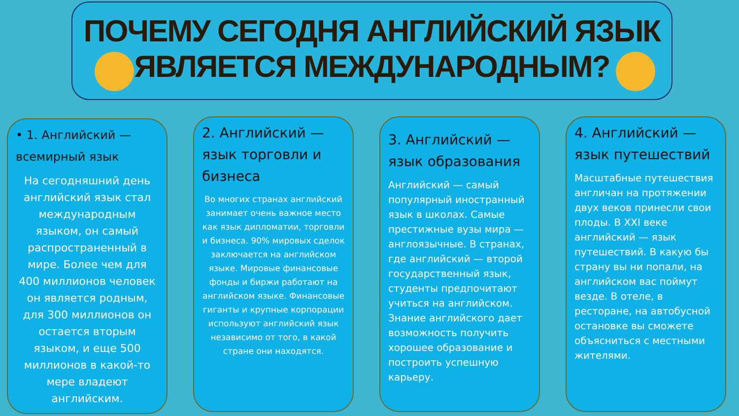ПОЧЕМУ СЕГОДНЯ АНГЛИЙСКИЙ ЯЗЫК
ЯВЛЯЕТСЯ МЕЖДУНАРОДНЫМ?
• 1. Английский — всемирный язык
На сегодняшний день английский язык стал международным языком, он самый распространенный в мире. Более чем для 400 миллионов человек он является родным, для 300 миллионов он остается вторым языком, и еще 500 миллионов в какой-то мере владеют английским.
2. Английский — язык торговли и бизнеса
Во многих странах английский занимает очень важное место как язык дипломатии, торговли и бизнеса. 90% мировых сделок заключается на английском языке. Мировые финансовые фонды и биржи работают на английском языке. Финансовые гиганты и крупные корпорации используют английский язык независимо от того, в какой стране они находятся.
3. Английский — язык образования
Английский — самый популярный иностранный язык в школах. Самые престижные вузы мира — англоязычные. В странах, где английский — второй государственный язык, студенты предпочитают учиться на английском. Знание английского дает возможность получить хорошее образование и построить успешную карьеру.
4. Английский — язык путешествий
Масштабные путешествия англичан на протяжении двух веков принесли свои плоды. В XXI веке английский — язык путешествий. В какую бы страну вы ни попали, на английском вас поймут везде. В отеле, в ресторане, на автобусной остановке вы сможете объясниться с местными жителями.